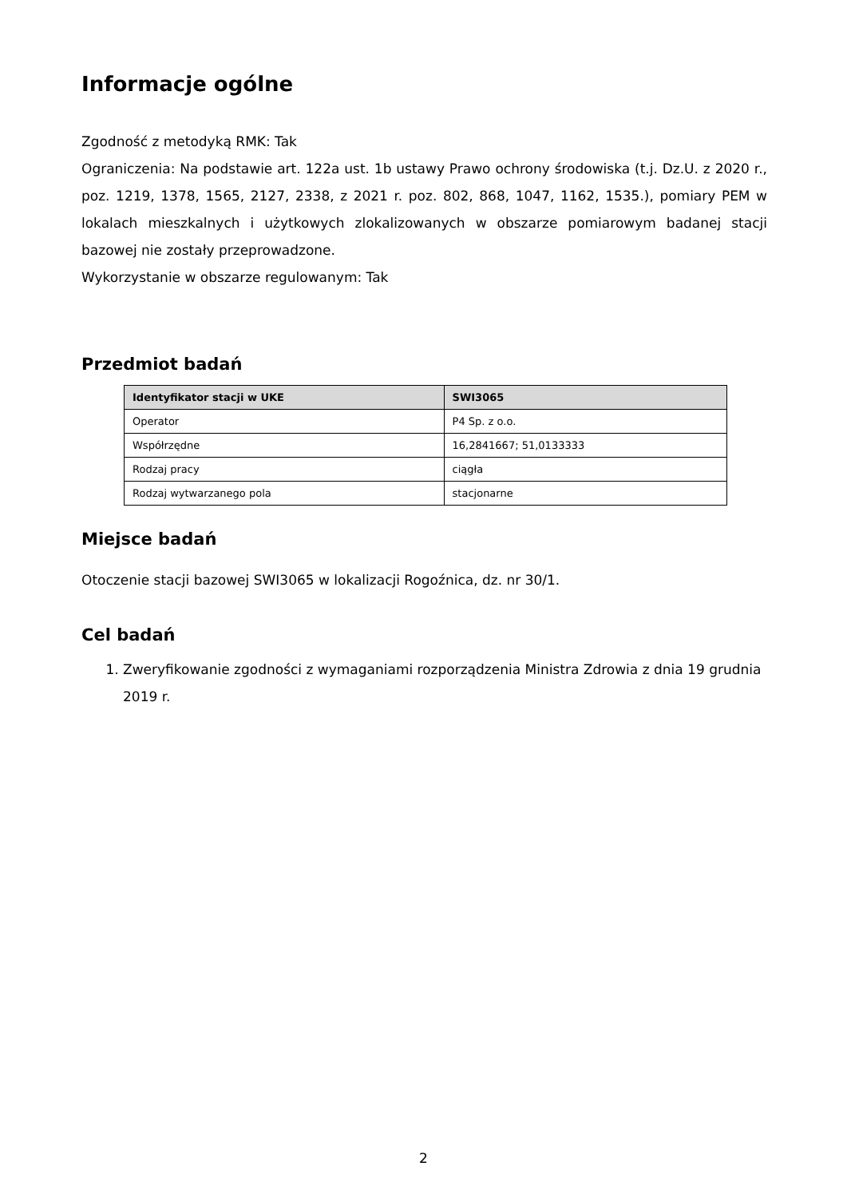Informacje ogólne
Zgodność z metodyką RMK: Tak
Ograniczenia: Na podstawie art. 122a ust. 1b ustawy Prawo ochrony środowiska (t.j. Dz.U. z 2020 r., poz. 1219, 1378, 1565, 2127, 2338, z 2021 r. poz. 802, 868, 1047, 1162, 1535.), pomiary PEM w lokalach mieszkalnych i użytkowych zlokalizowanych w obszarze pomiarowym badanej stacji bazowej nie zostały przeprowadzone.
Wykorzystanie w obszarze regulowanym: Tak
Przedmiot badań
| Identyfikator stacji w UKE | SWI3065 |
| --- | --- |
| Operator | P4 Sp. z o.o. |
| Współrzędne | 16,2841667; 51,0133333 |
| Rodzaj pracy | ciągła |
| Rodzaj wytwarzanego pola | stacjonarne |
Miejsce badań
Otoczenie stacji bazowej SWI3065 w lokalizacji Rogoźnica, dz. nr 30/1.
Cel badań
1. Zweryfikowanie zgodności z wymaganiami rozporządzenia Ministra Zdrowia z dnia 19 grudnia 2019 r.
2